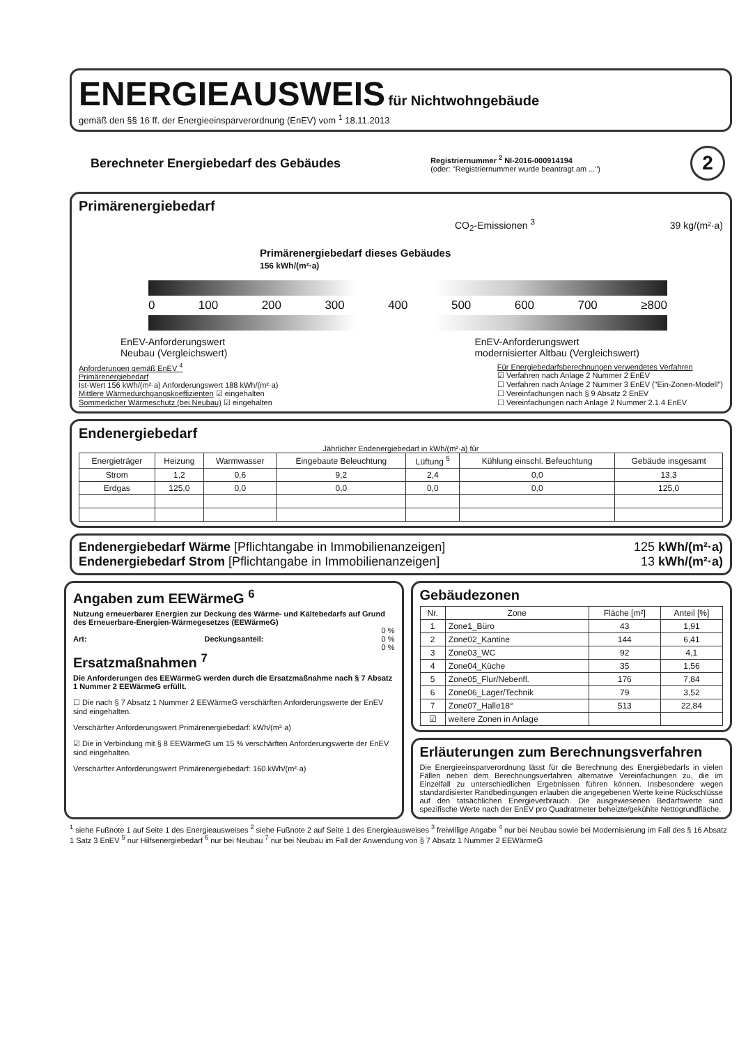ENERGIEAUSWEIS
für Nichtwohngebäude
gemäß den §§ 16 ff. der Energieeinsparverordnung (EnEV) vom <sup>1</sup> 18.11.2013
Berechneter Energiebedarf des Gebäudes
Registriernummer <sup>2</sup> NI-2016-000914194
(oder: "Registriernummer wurde beantragt am ...")
2
Primärenergiebedarf
CO<sub>2</sub>-Emissionen <sup>3</sup> 39 kg/(m²·a)
Primärenergiebedarf dieses Gebäudes
156 kWh/(m²·a)
0 100 200 300 400 500 600 700 ≥800
EnEV-Anforderungswert
Neubau (Vergleichswert) EnEV-Anforderungswert
modernisierter Altbau (Vergleichswert)
Anforderungen gemäß EnEV <sup>4</sup>
Primärenergiebedarf
Ist-Wert 156 kWh/(m²·a) Anforderungswert 188 kWh/(m²·a)
Mittlere Wärmedurchgangskoeffizienten ☑ eingehalten
Sommerlicher Wärmeschutz (bei Neubau) ☑ eingehalten
Für Energiebedarfsberechnungen verwendetes Verfahren
☑ Verfahren nach Anlage 2 Nummer 2 EnEV
☐ Verfahren nach Anlage 2 Nummer 3 EnEV ("Ein-Zonen-Modell")
☐ Vereinfachungen nach § 9 Absatz 2 EnEV
☐ Vereinfachungen nach Anlage 2 Nummer 2.1.4 EnEV
Endenergiebedarf
Jährlicher Endenergiebedarf in kWh/(m²·a) für
| Energieträger | Heizung | Warmwasser | Eingebaute Beleuchtung | Lüftung <sup>5</sup> | Kühlung einschl. Befeuchtung | Gebäude insgesamt |
| --- | --- | --- | --- | --- | --- | --- |
| Strom | 1,2 | 0,6 | 9,2 | 2,4 | 0,0 | 13,3 |
| Erdgas | 125,0 | 0,0 | 0,0 | 0,0 | 0,0 | 125,0 |
Endenergiebedarf Wärme [Pflichtangabe in Immobilienanzeigen] 125 kWh/(m²·a)
Endenergiebedarf Strom [Pflichtangabe in Immobilienanzeigen] 13 kWh/(m²·a)
Angaben zum EEWärmeG <sup>6</sup>
Nutzung erneuerbarer Energien zur Deckung des Wärme- und Kältebedarfs auf Grund des Erneuerbare-Energien-Wärmegesetzes (EEWärmeG)
0 %
Art: Deckungsanteil: 0 %
0 %
Ersatzmaßnahmen <sup>7</sup>
Die Anforderungen des EEWärmeG werden durch die Ersatzmaßnahme nach § 7 Absatz 1 Nummer 2 EEWärmeG erfüllt.
☐ Die nach § 7 Absatz 1 Nummer 2 EEWärmeG verschärften Anforderungswerte der EnEV sind eingehalten.
Verschärfter Anforderungswert Primärenergiebedarf: kWh/(m²·a)
☑ Die in Verbindung mit § 8 EEWärmeG um 15 % verschärften Anforderungswerte der EnEV sind eingehalten.
Verschärfter Anforderungswert Primärenergiebedarf: 160 kWh/(m²·a)
Gebäudezonen
| Nr. | Zone | Fläche [m²] | Anteil [%] |
| --- | --- | --- | --- |
| 1 | Zone1_Büro | 43 | 1,91 |
| 2 | Zone02_Kantine | 144 | 6,41 |
| 3 | Zone03_WC | 92 | 4,1 |
| 4 | Zone04_Küche | 35 | 1,56 |
| 5 | Zone05_Flur/Nebenfl. | 176 | 7,84 |
| 6 | Zone06_Lager/Technik | 79 | 3,52 |
| 7 | Zone07_Halle18° | 513 | 22,84 |
| ☑ | weitere Zonen in Anlage | | |
Erläuterungen zum Berechnungsverfahren
Die Energieeinsparverordnung lässt für die Berechnung des Energiebedarfs in vielen Fällen neben dem Berechnungsverfahren alternative Vereinfachungen zu, die im Einzelfall zu unterschiedlichen Ergebnissen führen können. Insbesondere wegen standardisierter Randbedingungen erlauben die angegebenen Werte keine Rückschlüsse auf den tatsächlichen Energieverbrauch. Die ausgewiesenen Bedarfswerte sind spezifische Werte nach der EnEV pro Quadratmeter beheizte/gekühlte Nettogrundfläche.
<sup>1</sup> siehe Fußnote 1 auf Seite 1 des Energieausweises <sup>2</sup> siehe Fußnote 2 auf Seite 1 des Energieausweises <sup>3</sup> freiwillige Angabe <sup>4</sup> nur bei Neubau sowie bei Modernisierung im Fall des § 16 Absatz 1 Satz 3 EnEV <sup>5</sup> nur Hilfsenergiebedarf <sup>6</sup> nur bei Neubau <sup>7</sup> nur bei Neubau im Fall der Anwendung von § 7 Absatz 1 Nummer 2 EEWärmeG